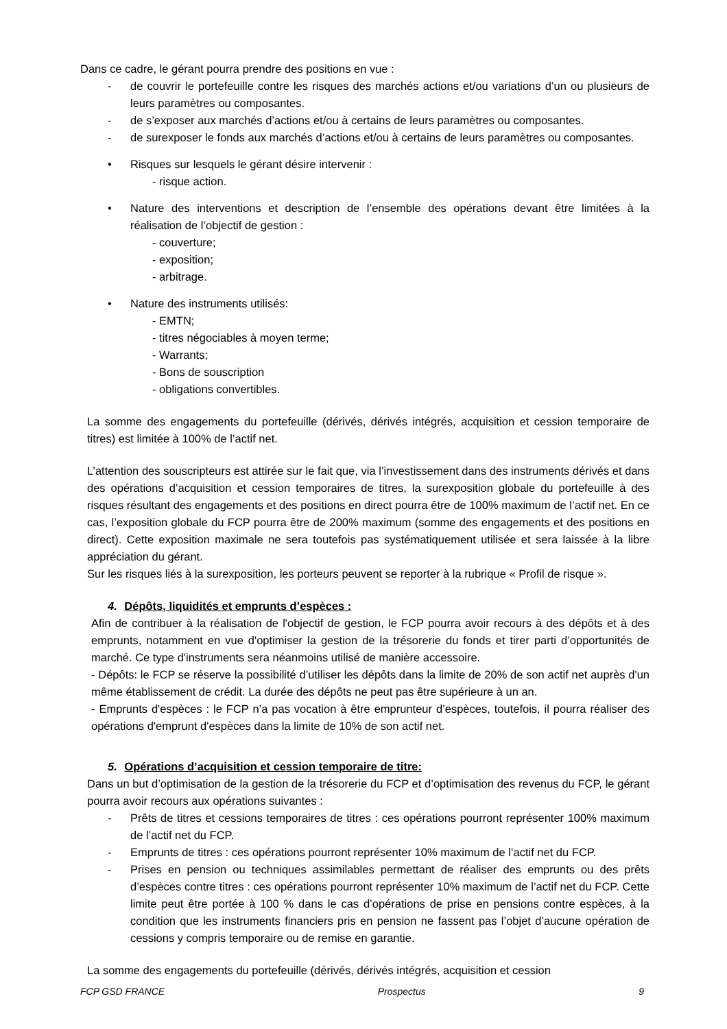Dans ce cadre, le gérant pourra prendre des positions en vue :
- de couvrir le portefeuille contre les risques des marchés actions et/ou variations d’un ou plusieurs de leurs paramètres ou composantes.
- de s’exposer aux marchés d’actions et/ou à certains de leurs paramètres ou composantes.
- de surexposer le fonds aux marchés d’actions et/ou à certains de leurs paramètres ou composantes.
• Risques sur lesquels le gérant désire intervenir :
- risque action.
• Nature des interventions et description de l’ensemble des opérations devant être limitées à la réalisation de l’objectif de gestion :
- couverture;
- exposition;
- arbitrage.
• Nature des instruments utilisés:
- EMTN;
- titres négociables à moyen terme;
- Warrants;
- Bons de souscription
- obligations convertibles.
La somme des engagements du portefeuille (dérivés, dérivés intégrés, acquisition et cession temporaire de titres) est limitée à 100% de l’actif net.
L’attention des souscripteurs est attirée sur le fait que, via l’investissement dans des instruments dérivés et dans des opérations d’acquisition et cession temporaires de titres, la surexposition globale du portefeuille à des risques résultant des engagements et des positions en direct pourra être de 100% maximum de l’actif net. En ce cas, l’exposition globale du FCP pourra être de 200% maximum (somme des engagements et des positions en direct). Cette exposition maximale ne sera toutefois pas systématiquement utilisée et sera laissée à la libre appréciation du gérant.
Sur les risques liés à la surexposition, les porteurs peuvent se reporter à la rubrique « Profil de risque ».
4. Dépôts, liquidités et emprunts d’espèces :
Afin de contribuer à la réalisation de l'objectif de gestion, le FCP pourra avoir recours à des dépôts et à des emprunts, notamment en vue d'optimiser la gestion de la trésorerie du fonds et tirer parti d’opportunités de marché. Ce type d'instruments sera néanmoins utilisé de manière accessoire.
- Dépôts: le FCP se réserve la possibilité d’utiliser les dépôts dans la limite de 20% de son actif net auprès d'un même établissement de crédit. La durée des dépôts ne peut pas être supérieure à un an.
- Emprunts d'espèces : le FCP n’a pas vocation à être emprunteur d’espèces, toutefois, il pourra réaliser des opérations d'emprunt d'espèces dans la limite de 10% de son actif net.
5. Opérations d’acquisition et cession temporaire de titre:
Dans un but d’optimisation de la gestion de la trésorerie du FCP et d’optimisation des revenus du FCP, le gérant pourra avoir recours aux opérations suivantes :
- Prêts de titres et cessions temporaires de titres : ces opérations pourront représenter 100% maximum de l’actif net du FCP.
- Emprunts de titres : ces opérations pourront représenter 10% maximum de l’actif net du FCP.
- Prises en pension ou techniques assimilables permettant de réaliser des emprunts ou des prêts d’espèces contre titres : ces opérations pourront représenter 10% maximum de l’actif net du FCP. Cette limite peut être portée à 100 % dans le cas d’opérations de prise en pensions contre espèces, à la condition que les instruments financiers pris en pension ne fassent pas l’objet d’aucune opération de cessions y compris temporaire ou de remise en garantie.
La somme des engagements du portefeuille (dérivés, dérivés intégrés, acquisition et cession
FCP GSD FRANCE Prospectus 9